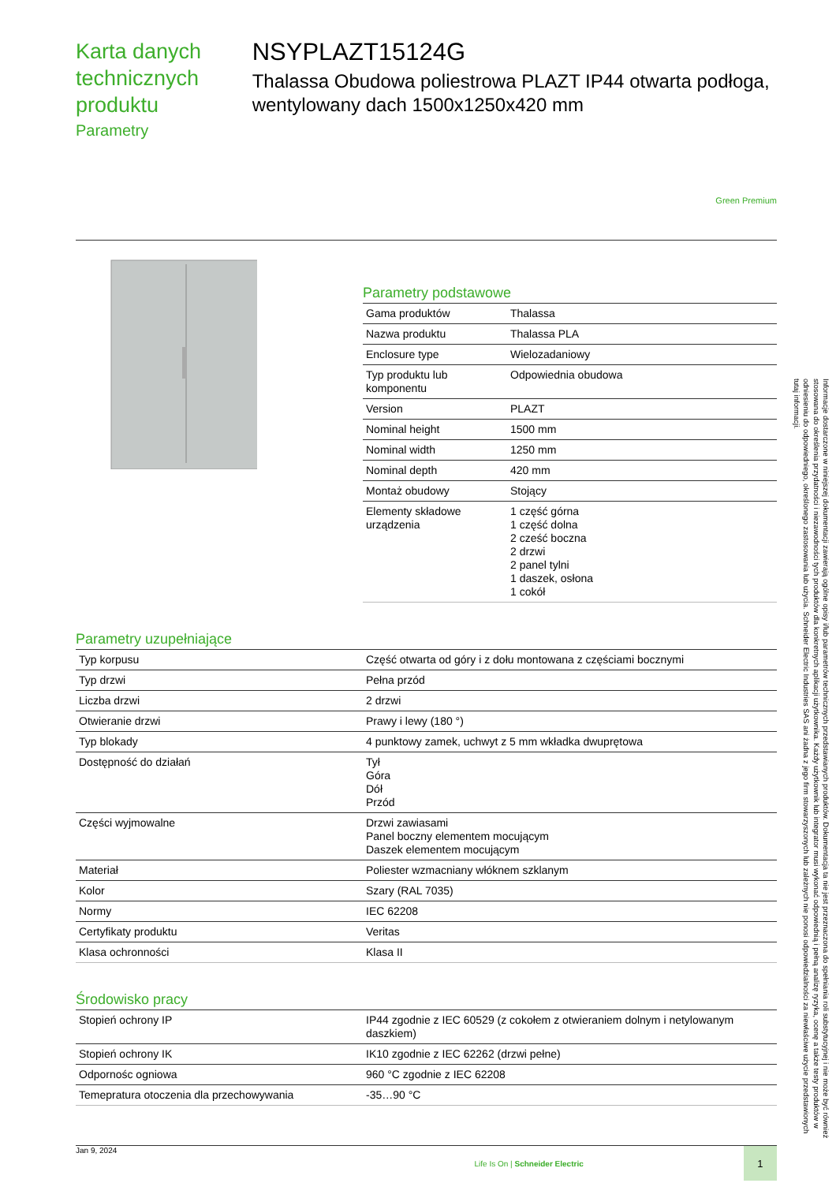Karta danych technicznych produktu
Parametry
NSYPLAZT15124G
Thalassa Obudowa poliestrowa PLAZT IP44 otwarta podłoga, wentylowany dach 1500x1250x420 mm
Green Premium
Parametry podstawowe
| Gama produktów | Thalassa |
| Nazwa produktu | Thalassa PLA |
| Enclosure type | Wielozadaniowy |
| Typ produktu lub komponentu | Odpowiednia obudowa |
| Version | PLAZT |
| Nominal height | 1500 mm |
| Nominal width | 1250 mm |
| Nominal depth | 420 mm |
| Montaż obudowy | Stojący |
| Elementy składowe urządzenia | 1 część górna 1 część dolna 2 cześć boczna 2 drzwi 2 panel tylni 1 daszek, osłona 1 cokół |
Parametry uzupełniające
| Typ korpusu | Część otwarta od góry i z dołu montowana z częściami bocznymi |
| Typ drzwi | Pełna przód |
| Liczba drzwi | 2 drzwi |
| Otwieranie drzwi | Prawy i lewy (180 °) |
| Typ blokady | 4 punktowy zamek, uchwyt z 5 mm wkładka dwuprętowa |
| Dostępność do działań | Tył Góra Dół Przód |
| Części wyjmowalne | Drzwi zawiasami Panel boczny elementem mocującym Daszek elementem mocującym |
| Materiał | Poliester wzmacniany włóknem szklanym |
| Kolor | Szary (RAL 7035) |
| Normy | IEC 62208 |
| Certyfikaty produktu | Veritas |
| Klasa ochronności | Klasa II |
Środowisko pracy
| Stopień ochrony IP | IP44 zgodnie z IEC 60529 (z cokołem z otwieraniem dolnym i netylowanym daszkiem) |
| Stopień ochrony IK | IK10 zgodnie z IEC 62262 (drzwi pełne) |
| Odpornośc ogniowa | 960 °C zgodnie z IEC 62208 |
| Temepratura otoczenia dla przechowywania | -35…90 °C |
Informacje dostarczone w niniejszej dokumentacji zawierają ogólne opisy i/lub parametrów technicznych przedstawianych produktów. Dokumentacja ta nie jest przeznaczona do spełniania roli substytucyjnej i nie może być również stosowana do określenia przydatności i niezawodności tych produktów dla konkretnych aplikacji użytkownika. Każdy użytkownik lub integrator musi wykonać odpowiednią i pełną analizę ryzyka, ocenę a także testy produktów w odniesieniu do odpowiedniego, określonego zastosowania lub użycia. Schneider Electric Industries SAS ani żadna z jego firm stowarzyszonych lub zależnych nie ponosi odpowiedzialności za niewłaściwe użycie przedstawionych tutaj informacji.
Jan 9, 2024 Life Is On | Schneider Electric 1